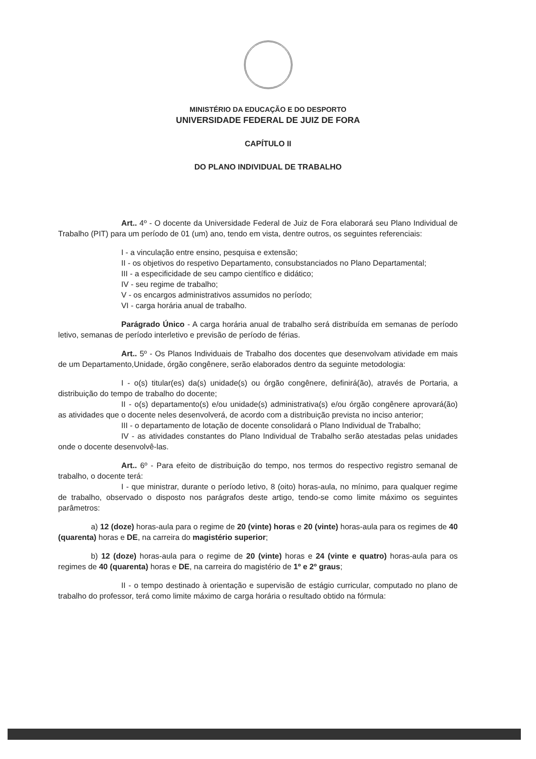MINISTÉRIO DA EDUCAÇÃO E DO DESPORTO
UNIVERSIDADE FEDERAL DE JUIZ DE FORA
CAPÍTULO II
DO PLANO INDIVIDUAL DE TRABALHO
Art.. 4º - O docente da Universidade Federal de Juiz de Fora elaborará seu Plano Individual de Trabalho (PIT) para um período de 01 (um) ano, tendo em vista, dentre outros, os seguintes referenciais:
I - a vinculação entre ensino, pesquisa e extensão;
II - os objetivos do respetivo Departamento, consubstanciados no Plano Departamental;
III - a especificidade de seu campo científico e didático;
IV - seu regime de trabalho;
V - os encargos administrativos assumidos no período;
VI - carga horária anual de trabalho.
Parágrado Único - A carga horária anual de trabalho será distribuída em semanas de período letivo, semanas de período interletivo e previsão de período de férias.
Art.. 5º - Os Planos Individuais de Trabalho dos docentes que desenvolvam atividade em mais de um Departamento,Unidade, órgão congênere, serão elaborados dentro da seguinte metodologia:
I - o(s) titular(es) da(s) unidade(s) ou órgão congênere, definirá(ão), através de Portaria, a distribuição do tempo de trabalho do docente;
II - o(s) departamento(s) e/ou unidade(s) administrativa(s) e/ou órgão congênere aprovará(ão) as atividades que o docente neles desenvolverá, de acordo com a distribuição prevista no inciso anterior;
III - o departamento de lotação de docente consolidará o Plano Individual de Trabalho;
IV - as atividades constantes do Plano Individual de Trabalho serão atestadas pelas unidades onde o docente desenvolvê-las.
Art.. 6º - Para efeito de distribuição do tempo, nos termos do respectivo registro semanal de trabalho, o docente terá:
I - que ministrar, durante o período letivo, 8 (oito) horas-aula, no mínimo, para qualquer regime de trabalho, observado o disposto nos parágrafos deste artigo, tendo-se como limite máximo os seguintes parâmetros:
a) 12 (doze) horas-aula para o regime de 20 (vinte) horas e 20 (vinte) horas-aula para os regimes de 40 (quarenta) horas e DE, na carreira do magistério superior;
b) 12 (doze) horas-aula para o regime de 20 (vinte) horas e 24 (vinte e quatro) horas-aula para os regimes de 40 (quarenta) horas e DE, na carreira do magistério de 1º e 2º graus;
II - o tempo destinado à orientação e supervisão de estágio curricular, computado no plano de trabalho do professor, terá como limite máximo de carga horária o resultado obtido na fórmula: